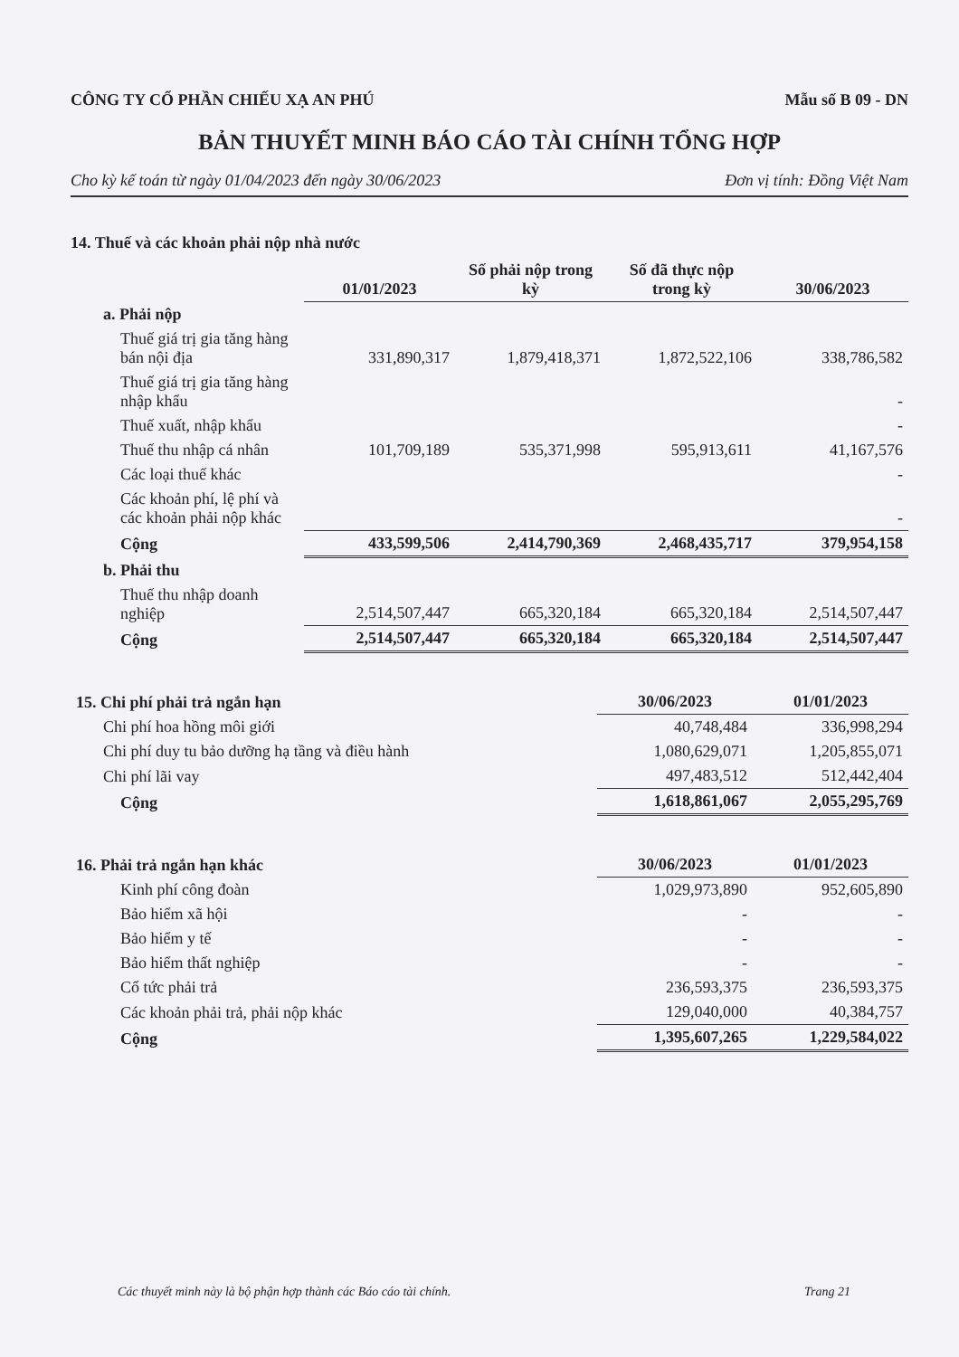CÔNG TY CỔ PHẦN CHIẾU XẠ AN PHÚ Mẫu số B 09 - DN
BẢN THUYẾT MINH BÁO CÁO TÀI CHÍNH TỔNG HỢP
Cho kỳ kế toán từ ngày 01/04/2023 đến ngày 30/06/2023 Đơn vị tính: Đồng Việt Nam
14. Thuế và các khoản phải nộp nhà nước
| | 01/01/2023 | Số phải nộp trong kỳ | Số đã thực nộp trong kỳ | 30/06/2023 |
| a. Phải nộp | | | | |
| Thuế giá trị gia tăng hàng bán nội địa | 331,890,317 | 1,879,418,371 | 1,872,522,106 | 338,786,582 |
| Thuế giá trị gia tăng hàng nhập khẩu | | | | - |
| Thuế xuất, nhập khẩu | | | | - |
| Thuế thu nhập cá nhân | 101,709,189 | 535,371,998 | 595,913,611 | 41,167,576 |
| Các loại thuế khác | | | | - |
| Các khoản phí, lệ phí và các khoản phải nộp khác | | | | - |
| Cộng | 433,599,506 | 2,414,790,369 | 2,468,435,717 | 379,954,158 |
| b. Phải thu | | | | |
| Thuế thu nhập doanh nghiệp | 2,514,507,447 | 665,320,184 | 665,320,184 | 2,514,507,447 |
| Cộng | 2,514,507,447 | 665,320,184 | 665,320,184 | 2,514,507,447 |
| 15. Chi phí phải trả ngắn hạn | 30/06/2023 | 01/01/2023 |
| Chi phí hoa hồng môi giới | 40,748,484 | 336,998,294 |
| Chi phí duy tu bảo dưỡng hạ tầng và điều hành | 1,080,629,071 | 1,205,855,071 |
| Chi phí lãi vay | 497,483,512 | 512,442,404 |
| Cộng | 1,618,861,067 | 2,055,295,769 |
| 16. Phải trả ngắn hạn khác | 30/06/2023 | 01/01/2023 |
| Kinh phí công đoàn | 1,029,973,890 | 952,605,890 |
| Bảo hiểm xã hội | - | - |
| Bảo hiểm y tế | - | - |
| Bảo hiểm thất nghiệp | - | - |
| Cổ tức phải trả | 236,593,375 | 236,593,375 |
| Các khoản phải trả, phải nộp khác | 129,040,000 | 40,384,757 |
| Cộng | 1,395,607,265 | 1,229,584,022 |
Các thuyết minh này là bộ phận hợp thành các Báo cáo tài chính. Trang 21